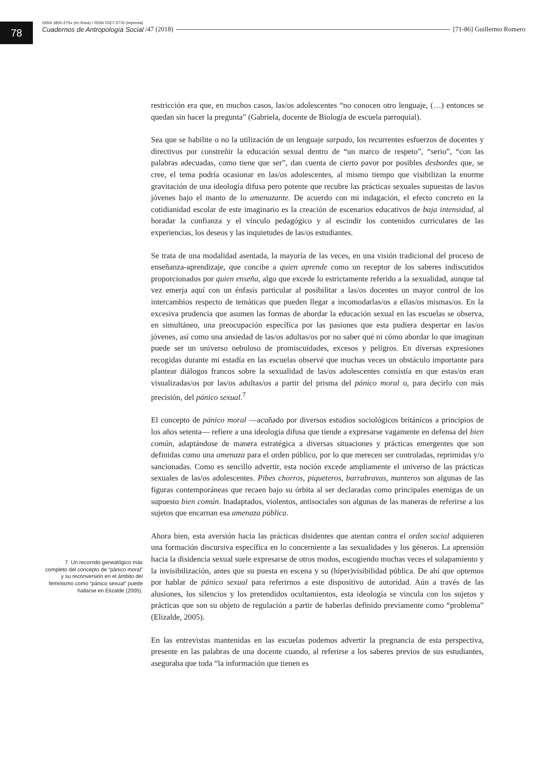78
ISSN 1850-275x (en línea) / ISSN 0327-3776 (impresa)
Cuadernos de Antropología Social /47 (2018) [71-86] Guillermo Romero
7. Un recorrido genealógico más completo del concepto de “pánico moral” y su reconversión en el ámbito del feminismo como “pánico sexual” puede hallarse en Elizalde (2005).
restricción era que, en muchos casos, las/os adolescentes “no conocen otro lenguaje, (…) entonces se quedan sin hacer la pregunta” (Gabriela, docente de Biología de escuela parroquial).
Sea que se habilite o no la utilización de un lenguaje sarpado, los recurrentes esfuerzos de docentes y directivos por constreñir la educación sexual dentro de “un marco de respeto”, “serio”, “con las palabras adecuadas, como tiene que ser”, dan cuenta de cierto pavor por posibles desbordes que, se cree, el tema podría ocasionar en las/os adolescentes, al mismo tiempo que visibilizan la enorme gravitación de una ideología difusa pero potente que recubre las prácticas sexuales supuestas de las/os jóvenes bajo el manto de lo amenazante. De acuerdo con mi indagación, el efecto concreto en la cotidianidad escolar de este imaginario es la creación de escenarios educativos de baja intensidad, al horadar la confianza y el vínculo pedagógico y al escindir los contenidos curriculares de las experiencias, los deseos y las inquietudes de las/os estudiantes.
Se trata de una modalidad asentada, la mayoría de las veces, en una visión tradicional del proceso de enseñanza-aprendizaje, que concibe a quien aprende como un receptor de los saberes indiscutidos proporcionados por quien enseña, algo que excede lo estrictamente referido a la sexualidad, aunque tal vez emerja aquí con un énfasis particular al posibilitar a las/os docentes un mayor control de los intercambios respecto de temáticas que pueden llegar a incomodarlas/os a ellas/os mismas/os. En la excesiva prudencia que asumen las formas de abordar la educación sexual en las escuelas se observa, en simultáneo, una preocupación específica por las pasiones que esta pudiera despertar en las/os jóvenes, así como una ansiedad de las/os adultas/os por no saber qué ni cómo abordar lo que imaginan puede ser un universo nebuloso de promiscuidades, excesos y peligros. En diversas expresiones recogidas durante mi estadía en las escuelas observé que muchas veces un obstáculo importante para plantear diálogos francos sobre la sexualidad de las/os adolescentes consistía en que estas/os eran visualizadas/os por las/os adultas/os a partir del prisma del pánico moral o, para decirlo con más precisión, del pánico sexual.<sup>7</sup>
El concepto de pánico moral —acuñado por diversos estudios sociológicos británicos a principios de los años setenta— refiere a una ideología difusa que tiende a expresarse vagamente en defensa del bien común, adaptándose de manera estratégica a diversas situaciones y prácticas emergentes que son definidas como una amenaza para el orden público, por lo que merecen ser controladas, reprimidas y/o sancionadas. Como es sencillo advertir, esta noción excede ampliamente el universo de las prácticas sexuales de las/os adolescentes. Pibes chorros, piqueteros, barrabravas, manteros son algunas de las figuras contemporáneas que recaen bajo su órbita al ser declaradas como principales enemigas de un supuesto bien común. Inadaptados, violentos, antisociales son algunas de las maneras de referirse a los sujetos que encarnan esa amenaza pública.
Ahora bien, esta aversión hacia las prácticas disidentes que atentan contra el orden social adquieren una formación discursiva específica en lo concerniente a las sexualidades y los géneros. La aprensión hacia la disidencia sexual suele expresarse de otros modos, escogiendo muchas veces el solapamiento y la invisibilización, antes que su puesta en escena y su (híper)visibilidad pública. De ahí que optemos por hablar de pánico sexual para referirnos a este dispositivo de autoridad. Aún a través de las alusiones, los silencios y los pretendidos ocultamientos, esta ideología se vincula con los sujetos y prácticas que son su objeto de regulación a partir de haberlas definido previamente como “problema” (Elizalde, 2005).
En las entrevistas mantenidas en las escuelas podemos advertir la pregnancia de esta perspectiva, presente en las palabras de una docente cuando, al referirse a los saberes previos de sus estudiantes, aseguraba que toda “la información que tienen es